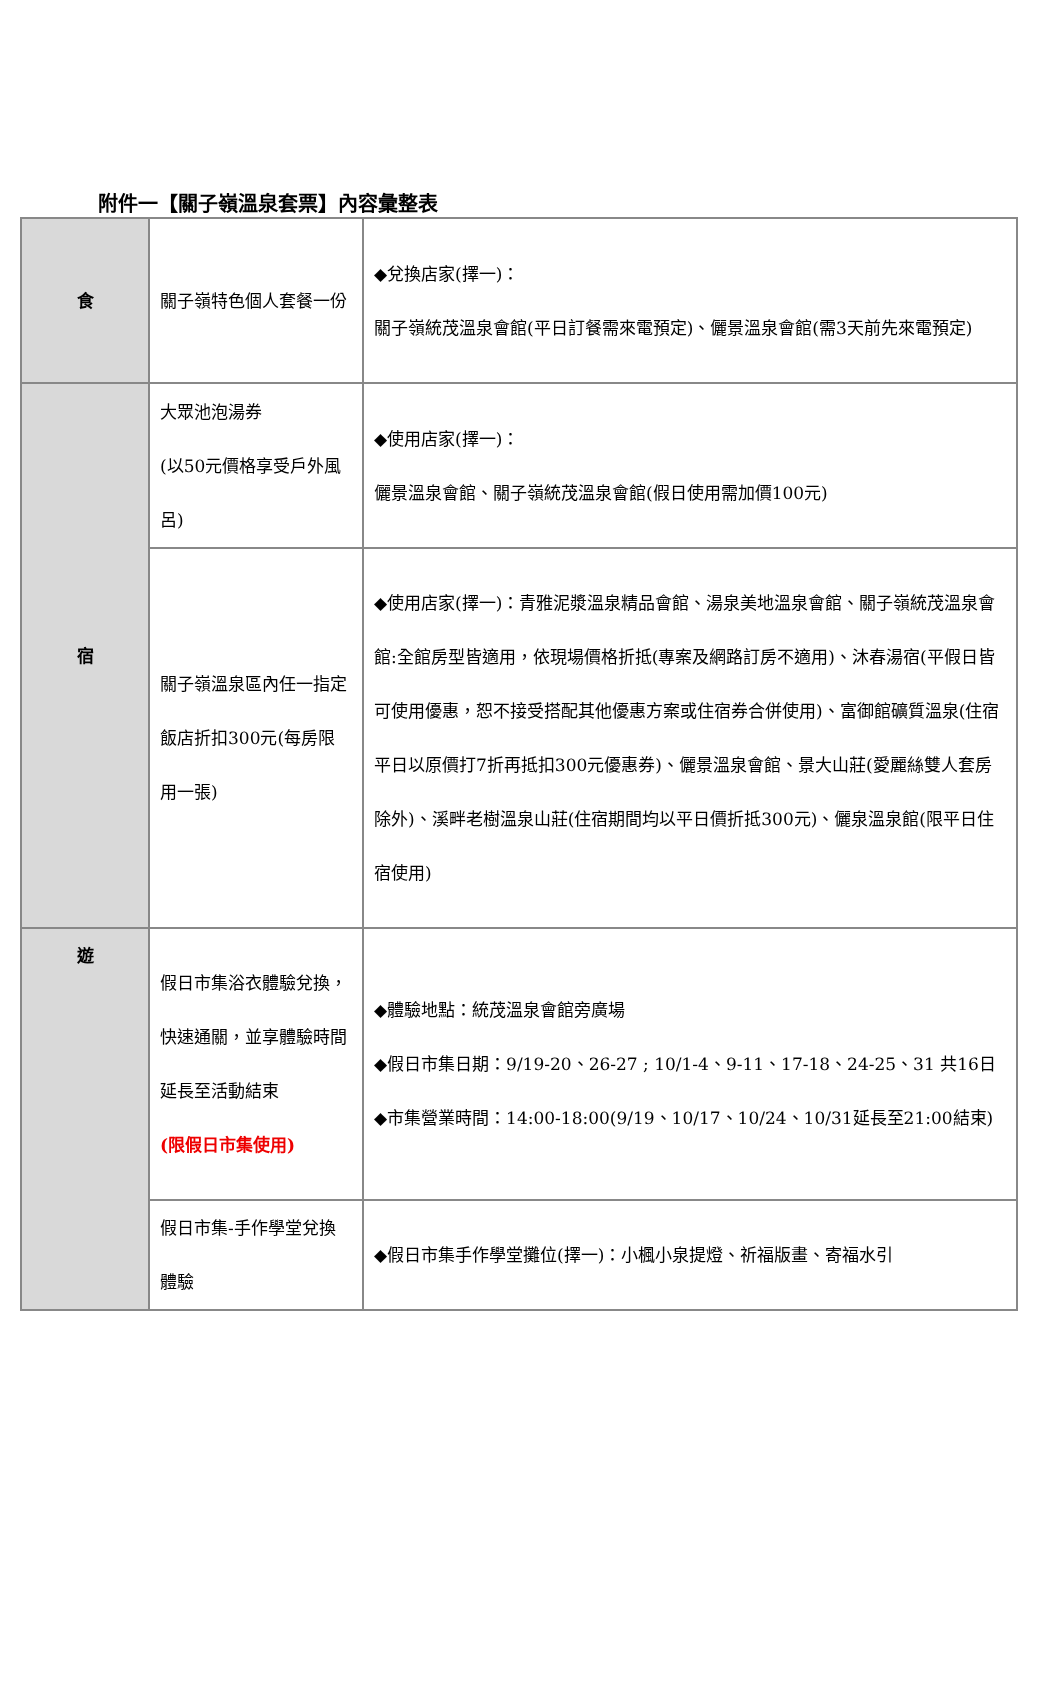附件一【關子嶺溫泉套票】內容彙整表
| 食 | 關子嶺特色個人套餐一份 | ◆兌換店家(擇一)： 關子嶺統茂溫泉會館(平日訂餐需來電預定)、儷景溫泉會館(需3天前先來電預定) |
| 宿 | 大眾池泡湯券 (以50元價格享受戶外風呂) | ◆使用店家(擇一)： 儷景溫泉會館、關子嶺統茂溫泉會館(假日使用需加價100元) |
| | 關子嶺溫泉區內任一指定飯店折扣300元(每房限用一張) | ◆使用店家(擇一)：青雅泥漿溫泉精品會館、湯泉美地溫泉會館、關子嶺統茂溫泉會館:全館房型皆適用，依現場價格折抵(專案及網路訂房不適用)、沐春湯宿(平假日皆可使用優惠，恕不接受搭配其他優惠方案或住宿券合併使用)、富御館礦質溫泉(住宿平日以原價打7折再抵扣300元優惠券)、儷景溫泉會館、景大山莊(愛麗絲雙人套房除外)、溪畔老樹溫泉山莊(住宿期間均以平日價折抵300元)、儷泉溫泉館(限平日住宿使用) |
| 遊 | 假日市集浴衣體驗兌換，快速通關，並享體驗時間延長至活動結束 (限假日市集使用) | ◆體驗地點：統茂溫泉會館旁廣場 ◆假日市集日期：9/19-20、26-27 ; 10/1-4、9-11、17-18、24-25、31 共16日 ◆市集營業時間：14:00-18:00(9/19、10/17、10/24、10/31延長至21:00結束) |
| | 假日市集-手作學堂兌換體驗 | ◆假日市集手作學堂攤位(擇一)：小楓小泉提燈、祈福版畫、寄福水引 |